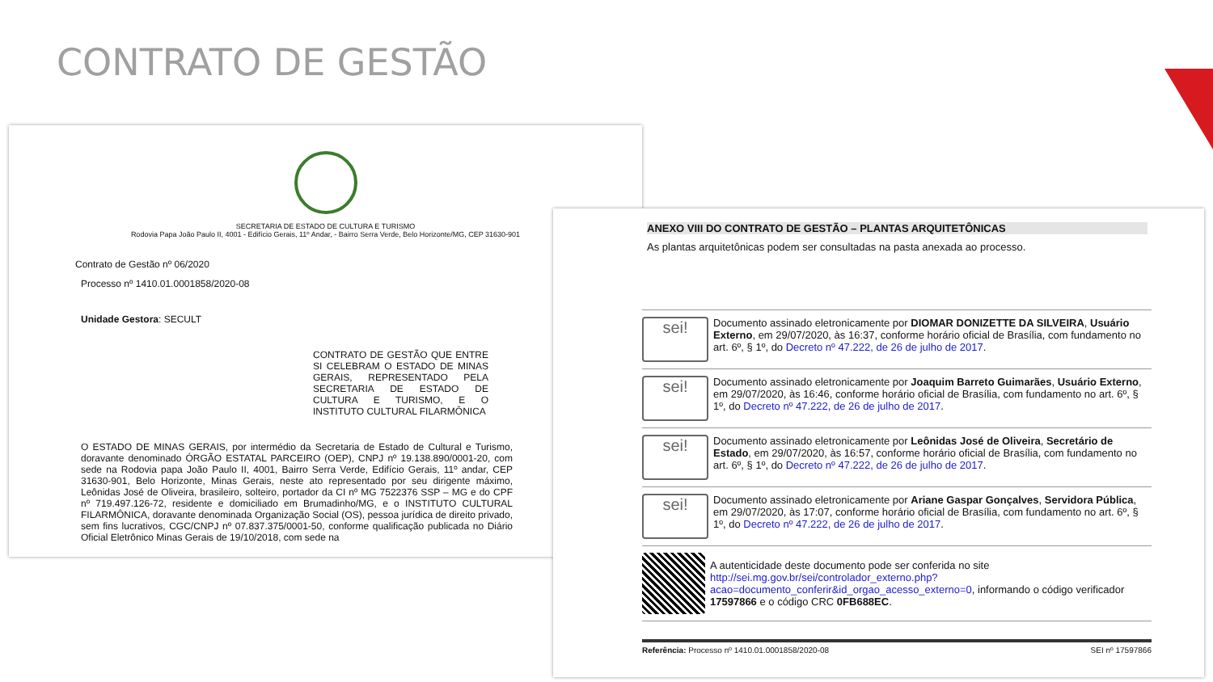CONTRATO DE GESTÃO
SECRETARIA DE ESTADO DE CULTURA E TURISMO
Rodovia Papa João Paulo II, 4001 - Edifício Gerais, 11º Andar, - Bairro Serra Verde, Belo Horizonte/MG, CEP 31630-901
Contrato de Gestão nº 06/2020
Processo nº 1410.01.0001858/2020-08
Unidade Gestora: SECULT
CONTRATO DE GESTÃO QUE ENTRE SI CELEBRAM O ESTADO DE MINAS GERAIS, REPRESENTADO PELA SECRETARIA DE ESTADO DE CULTURA E TURISMO, E O INSTITUTO CULTURAL FILARMÔNICA
O ESTADO DE MINAS GERAIS, por intermédio da Secretaria de Estado de Cultural e Turismo, doravante denominado ÓRGÃO ESTATAL PARCEIRO (OEP), CNPJ nº 19.138.890/0001-20, com sede na Rodovia papa João Paulo II, 4001, Bairro Serra Verde, Edifício Gerais, 11º andar, CEP 31630-901, Belo Horizonte, Minas Gerais, neste ato representado por seu dirigente máximo, Leônidas José de Oliveira, brasileiro, solteiro, portador da CI nº MG 7522376 SSP – MG e do CPF nº 719.497.126-72, residente e domiciliado em Brumadinho/MG, e o INSTITUTO CULTURAL FILARMÔNICA, doravante denominada Organização Social (OS), pessoa jurídica de direito privado, sem fins lucrativos, CGC/CNPJ nº 07.837.375/0001-50, conforme qualificação publicada no Diário Oficial Eletrônico Minas Gerais de 19/10/2018, com sede na
ANEXO VIII DO CONTRATO DE GESTÃO – PLANTAS ARQUITETÔNICAS
As plantas arquitetônicas podem ser consultadas na pasta anexada ao processo.
sei!
Documento assinado eletronicamente por DIOMAR DONIZETTE DA SILVEIRA, Usuário Externo, em 29/07/2020, às 16:37, conforme horário oficial de Brasília, com fundamento no art. 6º, § 1º, do Decreto nº 47.222, de 26 de julho de 2017.
sei!
Documento assinado eletronicamente por Joaquim Barreto Guimarães, Usuário Externo, em 29/07/2020, às 16:46, conforme horário oficial de Brasília, com fundamento no art. 6º, § 1º, do Decreto nº 47.222, de 26 de julho de 2017.
sei!
Documento assinado eletronicamente por Leônidas José de Oliveira, Secretário de Estado, em 29/07/2020, às 16:57, conforme horário oficial de Brasília, com fundamento no art. 6º, § 1º, do Decreto nº 47.222, de 26 de julho de 2017.
sei!
Documento assinado eletronicamente por Ariane Gaspar Gonçalves, Servidora Pública, em 29/07/2020, às 17:07, conforme horário oficial de Brasília, com fundamento no art. 6º, § 1º, do Decreto nº 47.222, de 26 de julho de 2017.
A autenticidade deste documento pode ser conferida no site http://sei.mg.gov.br/sei/controlador_externo.php?acao=documento_conferir&id_orgao_acesso_externo=0, informando o código verificador 17597866 e o código CRC 0FB688EC.
Referência: Processo nº 1410.01.0001858/2020-08 SEI nº 17597866